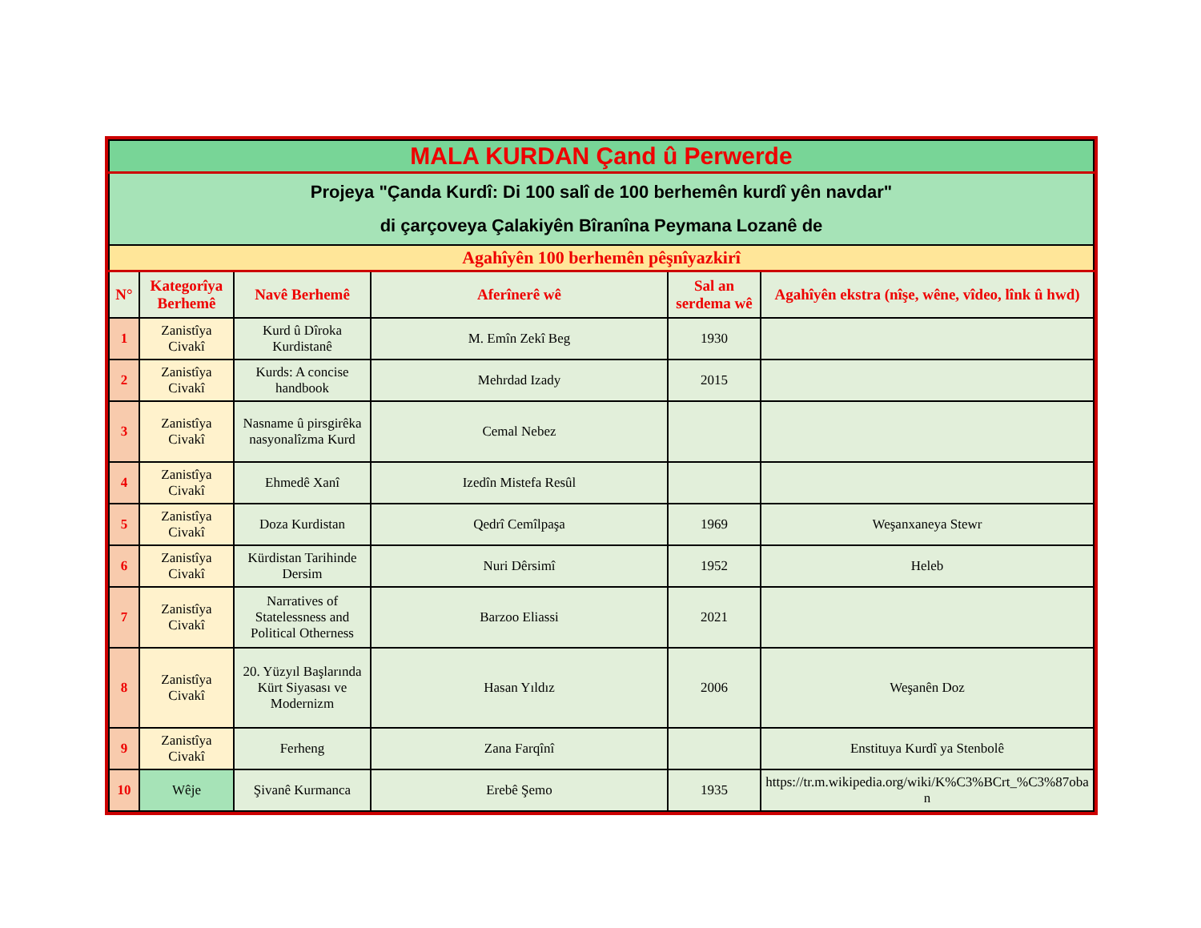| MALA KURDAN Çand û Perwerde | | | | | |
| Projeya "Çanda Kurdî: Di 100 salî de 100 berhemên kurdî yên navdar" di çarçoveya Çalakiyên Bîranîna Peymana Lozanê de | | | | | |
| Agahîyên 100 berhemên pêşnîyazkirî | | | | | |
| N° | Kategorîya Berhemê | Navê Berhemê | Aferînerê wê | Sal an serdema wê | Agahîyên ekstra (nîşe, wêne, vîdeo, lînk û hwd) |
| 1 | Zanistîya Civakî | Kurd û Dîroka Kurdistanê | M. Emîn Zekî Beg | 1930 | |
| 2 | Zanistîya Civakî | Kurds: A concise handbook | Mehrdad Izady | 2015 | |
| 3 | Zanistîya Civakî | Nasname û pirsgirêka nasyonalîzma Kurd | Cemal Nebez | | |
| 4 | Zanistîya Civakî | Ehmedê Xanî | Izedîn Mistefa Resûl | | |
| 5 | Zanistîya Civakî | Doza Kurdistan | Qedrî Cemîlpaşa | 1969 | Weşanxaneya Stewr |
| 6 | Zanistîya Civakî | Kürdistan Tarihinde Dersim | Nuri Dêrsimî | 1952 | Heleb |
| 7 | Zanistîya Civakî | Narratives of Statelessness and Political Otherness | Barzoo Eliassi | 2021 | |
| 8 | Zanistîya Civakî | 20. Yüzyıl Başlarında Kürt Siyasası ve Modernizm | Hasan Yıldız | 2006 | Weşanên Doz |
| 9 | Zanistîya Civakî | Ferheng | Zana Farqînî | | Enstituya Kurdî ya Stenbolê |
| 10 | Wêje | Şivanê Kurmanca | Erebê Şemo | 1935 | https://tr.m.wikipedia.org/wiki/K%C3%BCrt_%C3%87oban |